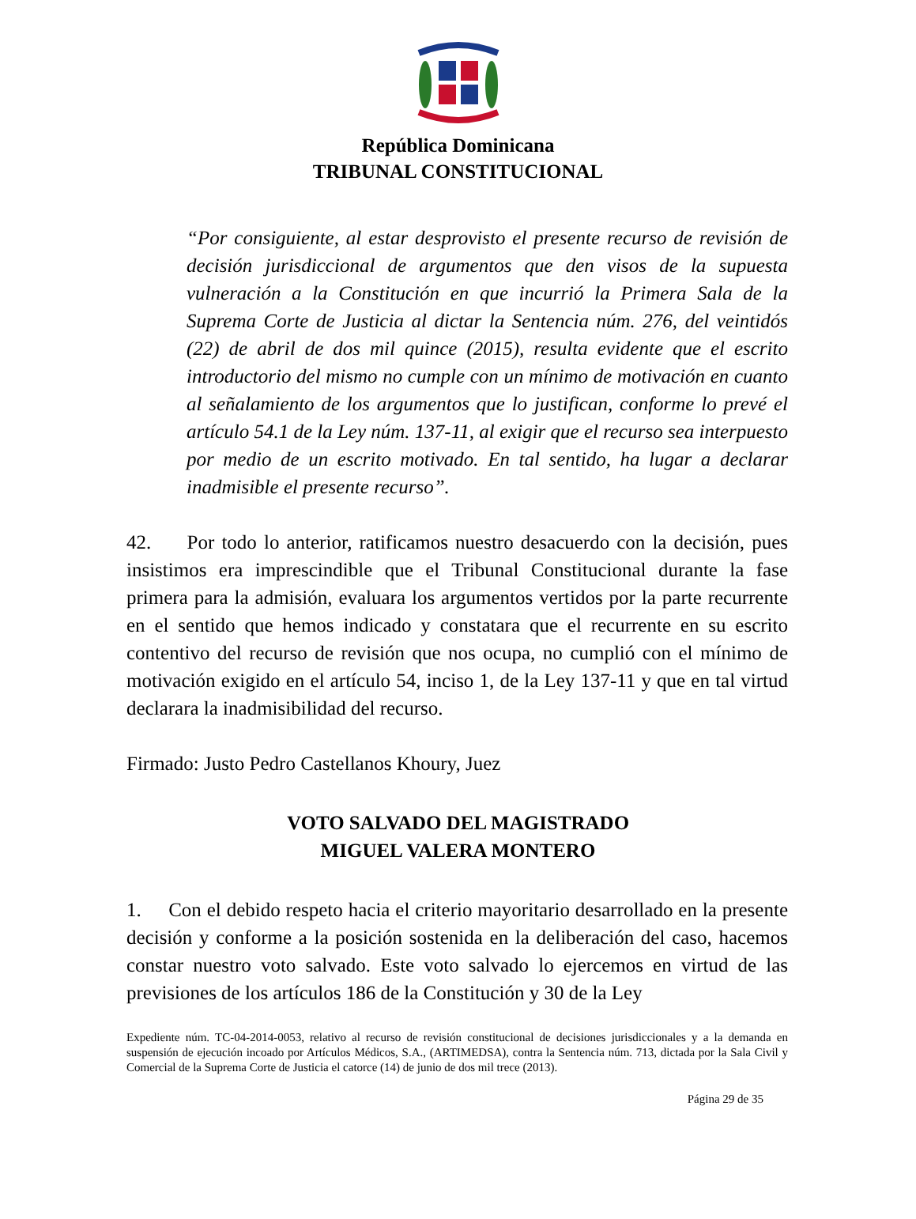República Dominicana
TRIBUNAL CONSTITUCIONAL
“Por consiguiente, al estar desprovisto el presente recurso de revisión de decisión jurisdiccional de argumentos que den visos de la supuesta vulneración a la Constitución en que incurrió la Primera Sala de la Suprema Corte de Justicia al dictar la Sentencia núm. 276, del veintidós (22) de abril de dos mil quince (2015), resulta evidente que el escrito introductorio del mismo no cumple con un mínimo de motivación en cuanto al señalamiento de los argumentos que lo justifican, conforme lo prevé el artículo 54.1 de la Ley núm. 137-11, al exigir que el recurso sea interpuesto por medio de un escrito motivado. En tal sentido, ha lugar a declarar inadmisible el presente recurso”.
42. Por todo lo anterior, ratificamos nuestro desacuerdo con la decisión, pues insistimos era imprescindible que el Tribunal Constitucional durante la fase primera para la admisión, evaluara los argumentos vertidos por la parte recurrente en el sentido que hemos indicado y constatara que el recurrente en su escrito contentivo del recurso de revisión que nos ocupa, no cumplió con el mínimo de motivación exigido en el artículo 54, inciso 1, de la Ley 137-11 y que en tal virtud declarara la inadmisibilidad del recurso.
Firmado: Justo Pedro Castellanos Khoury, Juez
VOTO SALVADO DEL MAGISTRADO
MIGUEL VALERA MONTERO
1. Con el debido respeto hacia el criterio mayoritario desarrollado en la presente decisión y conforme a la posición sostenida en la deliberación del caso, hacemos constar nuestro voto salvado. Este voto salvado lo ejercemos en virtud de las previsiones de los artículos 186 de la Constitución y 30 de la Ley
Expediente núm. TC-04-2014-0053, relativo al recurso de revisión constitucional de decisiones jurisdiccionales y a la demanda en suspensión de ejecución incoado por Artículos Médicos, S.A., (ARTIMEDSA), contra la Sentencia núm. 713, dictada por la Sala Civil y Comercial de la Suprema Corte de Justicia el catorce (14) de junio de dos mil trece (2013).
Página 29 de 35